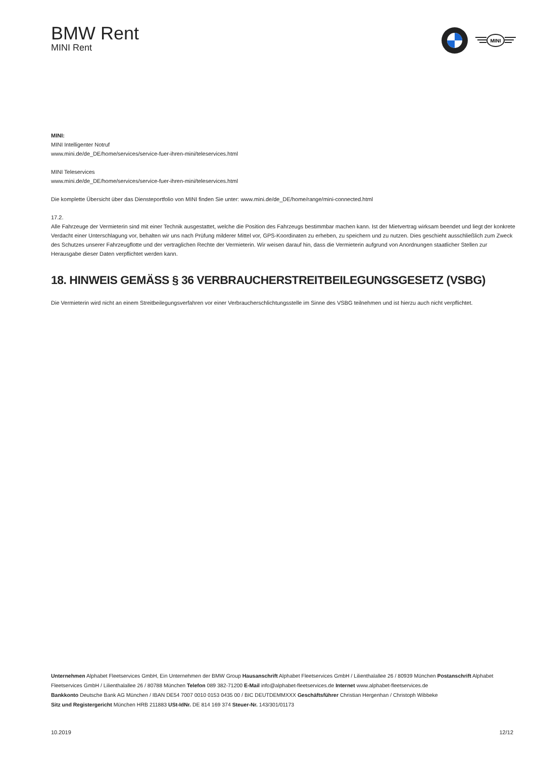BMW Rent
MINI Rent
MINI
MINI:
MINI Intelligenter Notruf
www.mini.de/de_DE/home/services/service-fuer-ihren-mini/teleservices.html
MINI Teleservices
www.mini.de/de_DE/home/services/service-fuer-ihren-mini/teleservices.html
Die komplette Übersicht über das Diensteportfolio von MINI finden Sie unter: www.mini.de/de_DE/home/range/mini-connected.html
17.2.
Alle Fahrzeuge der Vermieterin sind mit einer Technik ausgestattet, welche die Position des Fahrzeugs bestimmbar machen kann. Ist der Mietvertrag wirksam beendet und liegt der konkrete Verdacht einer Unterschlagung vor, behalten wir uns nach Prüfung milderer Mittel vor, GPS-Koordinaten zu erheben, zu speichern und zu nutzen. Dies geschieht ausschließlich zum Zweck des Schutzes unserer Fahrzeugflotte und der vertraglichen Rechte der Vermieterin. Wir weisen darauf hin, dass die Vermieterin aufgrund von Anordnungen staatlicher Stellen zur Herausgabe dieser Daten verpflichtet werden kann.
18. HINWEIS GEMÄSS § 36 VERBRAUCHERSTREITBEILEGUNGSGESETZ (VSBG)
Die Vermieterin wird nicht an einem Streitbeilegungsverfahren vor einer Verbraucherschlichtungsstelle im Sinne des VSBG teilnehmen und ist hierzu auch nicht verpflichtet.
Unternehmen Alphabet Fleetservices GmbH, Ein Unternehmen der BMW Group Hausanschrift Alphabet Fleetservices GmbH / Lilienthalallee 26 / 80939 München Postanschrift Alphabet Fleetservices GmbH / Lilienthalallee 26 / 80788 München Telefon 089 382-71200 E-Mail info@alphabet-fleetservices.de Internet www.alphabet-fleetservices.de
Bankkonto Deutsche Bank AG München / IBAN DE54 7007 0010 0153 0435 00 / BIC DEUTDEMMXXX Geschäftsführer Christian Hergenhan / Christoph Wibbeke
Sitz und Registergericht München HRB 211883 USt-IdNr. DE 814 169 374 Steuer-Nr. 143/301/01173
10.2019 12/12